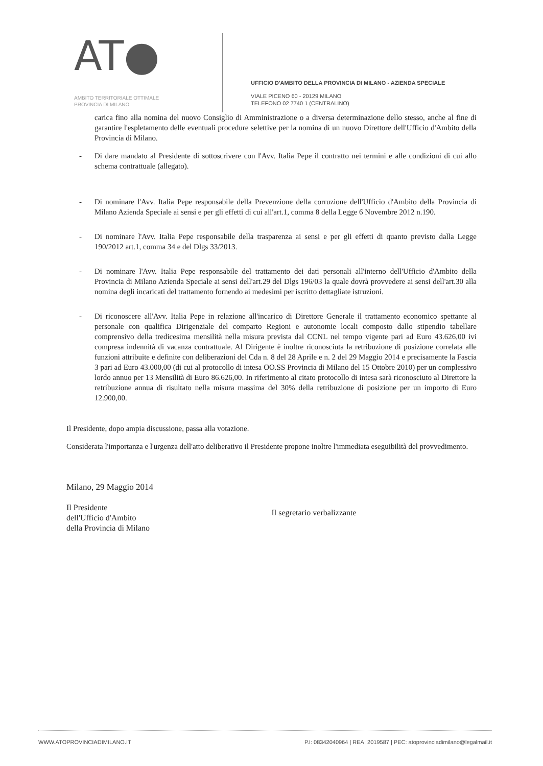AT●
AMBITO TERRITORIALE OTTIMALE
PROVINCIA DI MILANO
UFFICIO D'AMBITO DELLA PROVINCIA DI MILANO - AZIENDA SPECIALE
VIALE PICENO 60 - 20129 MILANO
TELEFONO 02 7740 1 (CENTRALINO)
carica fino alla nomina del nuovo Consiglio di Amministrazione o a diversa determinazione dello stesso, anche al fine di garantire l'espletamento delle eventuali procedure selettive per la nomina di un nuovo Direttore dell'Ufficio d'Ambito della Provincia di Milano.
- Di dare mandato al Presidente di sottoscrivere con l'Avv. Italia Pepe il contratto nei termini e alle condizioni di cui allo schema contrattuale (allegato).
- Di nominare l'Avv. Italia Pepe responsabile della Prevenzione della corruzione dell'Ufficio d'Ambito della Provincia di Milano Azienda Speciale ai sensi e per gli effetti di cui all'art.1, comma 8 della Legge 6 Novembre 2012 n.190.
- Di nominare l'Avv. Italia Pepe responsabile della trasparenza ai sensi e per gli effetti di quanto previsto dalla Legge 190/2012 art.1, comma 34 e del Dlgs 33/2013.
- Di nominare l'Avv. Italia Pepe responsabile del trattamento dei dati personali all'interno dell'Ufficio d'Ambito della Provincia di Milano Azienda Speciale ai sensi dell'art.29 del Dlgs 196/03 la quale dovrà provvedere ai sensi dell'art.30 alla nomina degli incaricati del trattamento fornendo ai medesimi per iscritto dettagliate istruzioni.
- Di riconoscere all'Avv. Italia Pepe in relazione all'incarico di Direttore Generale il trattamento economico spettante al personale con qualifica Dirigenziale del comparto Regioni e autonomie locali composto dallo stipendio tabellare comprensivo della tredicesima mensilità nella misura prevista dal CCNL nel tempo vigente pari ad Euro 43.626,00 ivi compresa indennità di vacanza contrattuale. Al Dirigente è inoltre riconosciuta la retribuzione di posizione correlata alle funzioni attribuite e definite con deliberazioni del Cda n. 8 del 28 Aprile e n. 2 del 29 Maggio 2014 e precisamente la Fascia 3 pari ad Euro 43.000,00 (di cui al protocollo di intesa OO.SS Provincia di Milano del 15 Ottobre 2010) per un complessivo lordo annuo per 13 Mensilità di Euro 86.626,00. In riferimento al citato protocollo di intesa sarà riconosciuto al Direttore la retribuzione annua di risultato nella misura massima del 30% della retribuzione di posizione per un importo di Euro 12.900,00.
Il Presidente, dopo ampia discussione, passa alla votazione.
Considerata l'importanza e l'urgenza dell'atto deliberativo il Presidente propone inoltre l'immediata eseguibilità del provvedimento.
Milano, 29 Maggio 2014
Il Presidente
dell'Ufficio d'Ambito
della Provincia di Milano
Il segretario verbalizzante
WWW.ATOPROVINCIADIMILANO.IT P.I: 08342040964 | REA: 2019587 | PEC: atoprovinciadimilano@legalmail.it